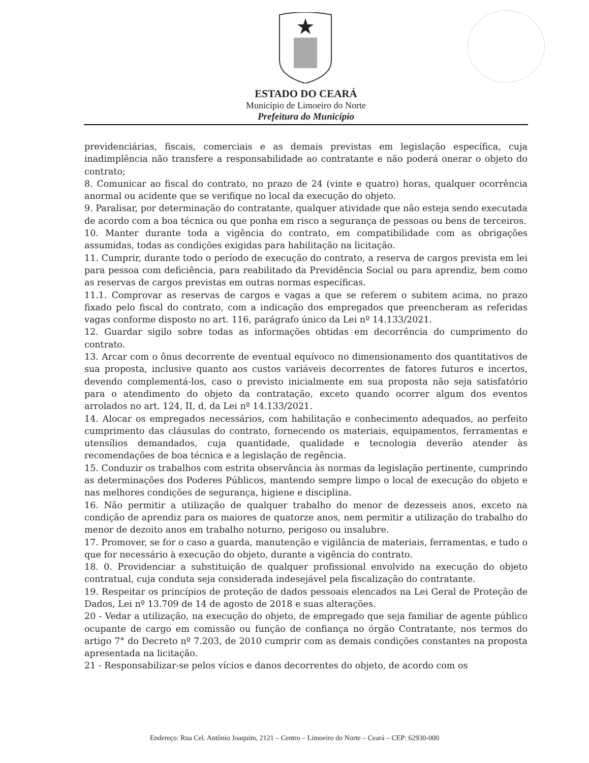ESTADO DO CEARÁ
Município de Limoeiro do Norte
Prefeitura do Município
previdenciárias, fiscais, comerciais e as demais previstas em legislação específica, cuja inadimplência não transfere a responsabilidade ao contratante e não poderá onerar o objeto do contrato;
8. Comunicar ao fiscal do contrato, no prazo de 24 (vinte e quatro) horas, qualquer ocorrência anormal ou acidente que se verifique no local da execução do objeto.
9. Paralisar, por determinação do contratante, qualquer atividade que não esteja sendo executada de acordo com a boa técnica ou que ponha em risco a segurança de pessoas ou bens de terceiros.
10. Manter durante toda a vigência do contrato, em compatibilidade com as obrigações assumidas, todas as condições exigidas para habilitação na licitação.
11. Cumprir, durante todo o período de execução do contrato, a reserva de cargos prevista em lei para pessoa com deficiência, para reabilitado da Previdência Social ou para aprendiz, bem como as reservas de cargos previstas em outras normas específicas.
11.1. Comprovar as reservas de cargos e vagas a que se referem o subitem acima, no prazo fixado pelo fiscal do contrato, com a indicação dos empregados que preencheram as referidas vagas conforme disposto no art. 116, parágrafo único da Lei nº 14.133/2021.
12. Guardar sigilo sobre todas as informações obtidas em decorrência do cumprimento do contrato.
13. Arcar com o ônus decorrente de eventual equívoco no dimensionamento dos quantitativos de sua proposta, inclusive quanto aos custos variáveis decorrentes de fatores futuros e incertos, devendo complementá-los, caso o previsto inicialmente em sua proposta não seja satisfatório para o atendimento do objeto da contratação, exceto quando ocorrer algum dos eventos arrolados no art. 124, II, d, da Lei nº 14.133/2021.
14. Alocar os empregados necessários, com habilitação e conhecimento adequados, ao perfeito cumprimento das cláusulas do contrato, fornecendo os materiais, equipamentos, ferramentas e utensílios demandados, cuja quantidade, qualidade e tecnologia deverão atender às recomendações de boa técnica e a legislação de regência.
15. Conduzir os trabalhos com estrita observância às normas da legislação pertinente, cumprindo as determinações dos Poderes Públicos, mantendo sempre limpo o local de execução do objeto e nas melhores condições de segurança, higiene e disciplina.
16. Não permitir a utilização de qualquer trabalho do menor de dezesseis anos, exceto na condição de aprendiz para os maiores de quatorze anos, nem permitir a utilização do trabalho do menor de dezoito anos em trabalho noturno, perigoso ou insalubre.
17. Promover, se for o caso a guarda, manutenção e vigilância de materiais, ferramentas, e tudo o que for necessário à execução do objeto, durante a vigência do contrato.
18. 0. Providenciar a substituição de qualquer profissional envolvido na execução do objeto contratual, cuja conduta seja considerada indesejável pela fiscalização do contratante.
19. Respeitar os princípios de proteção de dados pessoais elencados na Lei Geral de Proteção de Dados, Lei nº 13.709 de 14 de agosto de 2018 e suas alterações.
20 - Vedar a utilização, na execução do objeto, de empregado que seja familiar de agente público ocupante de cargo em comissão ou função de confiança no órgão Contratante, nos termos do artigo 7° do Decreto nº 7.203, de 2010 cumprir com as demais condições constantes na proposta apresentada na licitação.
21 - Responsabilizar-se pelos vícios e danos decorrentes do objeto, de acordo com os
Endereço: Rua Cel. Antônio Joaquim, 2121 – Centro – Limoeiro do Norte – Ceará – CEP: 62930-000